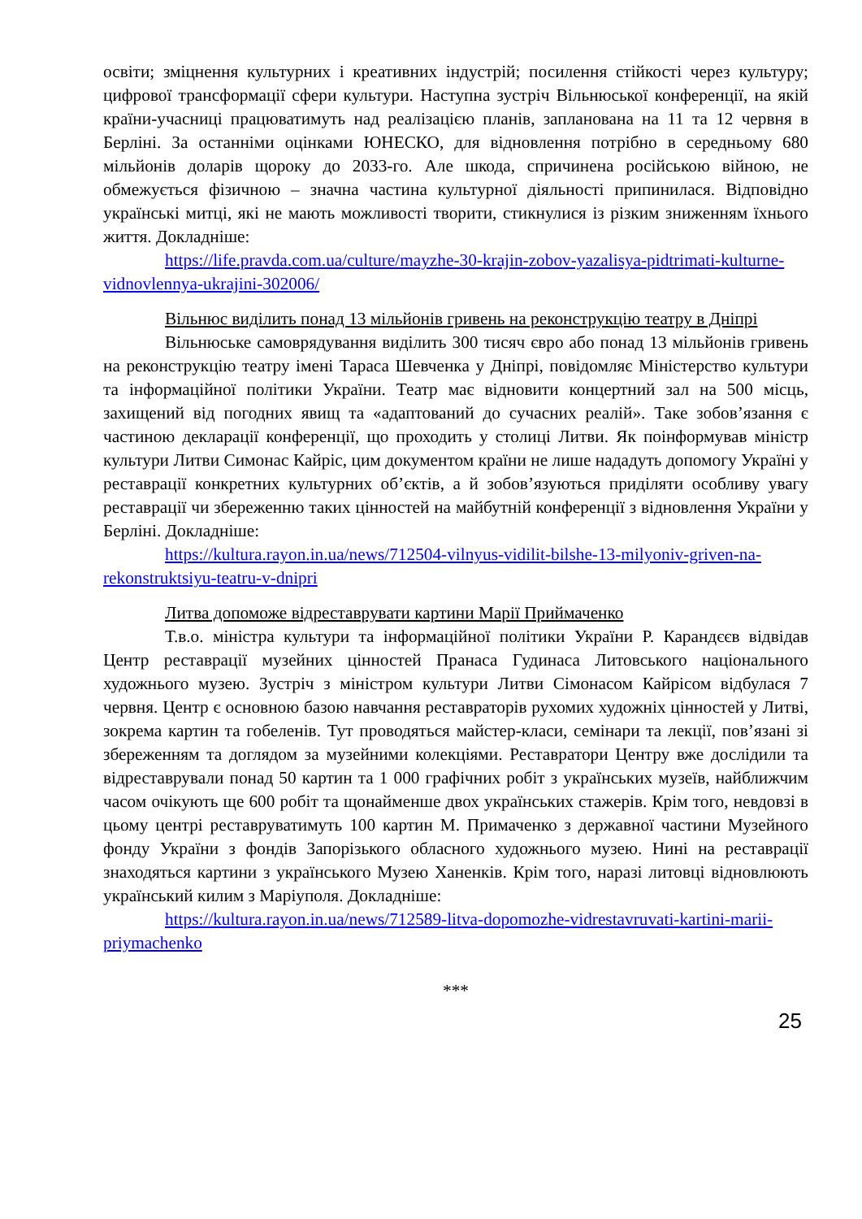освіти; зміцнення культурних і креативних індустрій; посилення стійкості через культуру; цифрової трансформації сфери культури. Наступна зустріч Вільнюської конференції, на якій країни-учасниці працюватимуть над реалізацією планів, запланована на 11 та 12 червня в Берліні. За останніми оцінками ЮНЕСКО, для відновлення потрібно в середньому 680 мільйонів доларів щороку до 2033-го. Але шкода, спричинена російською війною, не обмежується фізичною – значна частина культурної діяльності припинилася. Відповідно українські митці, які не мають можливості творити, стикнулися із різким зниженням їхнього життя. Докладніше:
https://life.pravda.com.ua/culture/mayzhe-30-krajin-zobov-yazalisya-pidtrimati-kulturne-vidnovlennya-ukrajini-302006/
Вільнюс виділить понад 13 мільйонів гривень на реконструкцію театру в Дніпрі
Вільнюське самоврядування виділить 300 тисяч євро або понад 13 мільйонів гривень на реконструкцію театру імені Тараса Шевченка у Дніпрі, повідомляє Міністерство культури та інформаційної політики України. Театр має відновити концертний зал на 500 місць, захищений від погодних явищ та «адаптований до сучасних реалій». Таке зобов’язання є частиною декларації конференції, що проходить у столиці Литви. Як поінформував міністр культури Литви Симонас Кайріс, цим документом країни не лише нададуть допомогу Україні у реставрації конкретних культурних об’єктів, а й зобов’язуються приділяти особливу увагу реставрації чи збереженню таких цінностей на майбутній конференції з відновлення України у Берліні. Докладніше:
https://kultura.rayon.in.ua/news/712504-vilnyus-vidilit-bilshe-13-milyoniv-griven-na-rekonstruktsiyu-teatru-v-dnipri
Литва допоможе відреставрувати картини Марії Приймаченко
Т.в.о. міністра культури та інформаційної політики України Р. Карандєєв відвідав Центр реставрації музейних цінностей Пранаса Гудинаса Литовського національного художнього музею. Зустріч з міністром культури Литви Сімонасом Кайрісом відбулася 7 червня. Центр є основною базою навчання реставраторів рухомих художніх цінностей у Литві, зокрема картин та гобеленів. Тут проводяться майстер-класи, семінари та лекції, пов’язані зі збереженням та доглядом за музейними колекціями. Реставратори Центру вже дослідили та відреставрували понад 50 картин та 1 000 графічних робіт з українських музеїв, найближчим часом очікують ще 600 робіт та щонайменше двох українських стажерів. Крім того, невдовзі в цьому центрі реставруватимуть 100 картин М. Примаченко з державної частини Музейного фонду України з фондів Запорізького обласного художнього музею. Нині на реставрації знаходяться картини з українського Музею Ханенків. Крім того, наразі литовці відновлюють український килим з Маріуполя. Докладніше:
https://kultura.rayon.in.ua/news/712589-litva-dopomozhe-vidrestavruvati-kartini-marii-priymachenko
***
25